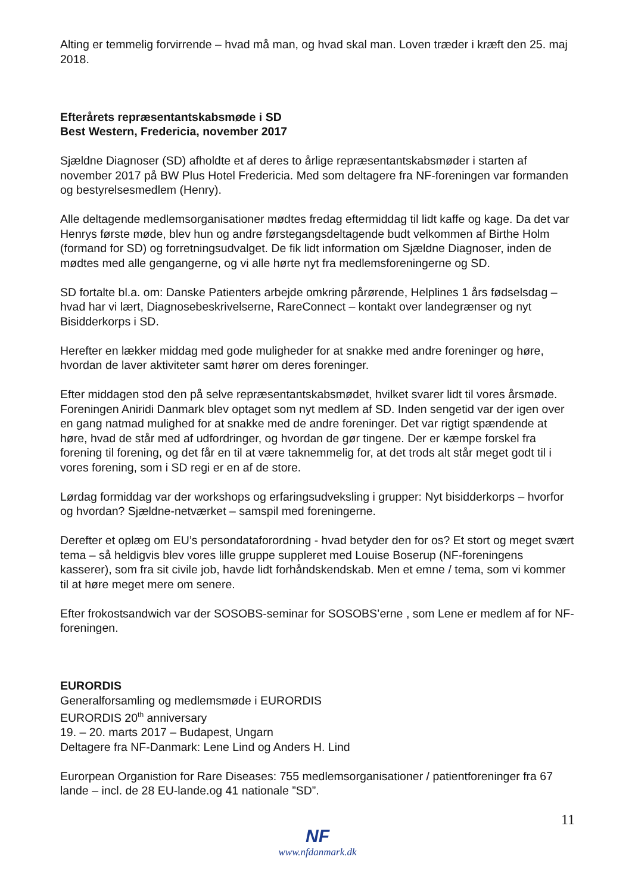Alting er temmelig forvirrende – hvad må man, og hvad skal man. Loven træder i kræft den 25. maj 2018.
Efterårets repræsentantskabsmøde i SD
Best Western, Fredericia, november 2017
Sjældne Diagnoser (SD) afholdte et af deres to årlige repræsentantskabsmøder i starten af november 2017 på BW Plus Hotel Fredericia. Med som deltagere fra NF-foreningen var formanden og bestyrelsesmedlem (Henry).
Alle deltagende medlemsorganisationer mødtes fredag eftermiddag til lidt kaffe og kage. Da det var Henrys første møde, blev hun og andre førstegangsdeltagende budt velkommen af Birthe Holm (formand for SD) og forretningsudvalget. De fik lidt information om Sjældne Diagnoser, inden de mødtes med alle gengangerne, og vi alle hørte nyt fra medlemsforeningerne og SD.
SD fortalte bl.a. om: Danske Patienters arbejde omkring pårørende, Helplines 1 års fødselsdag – hvad har vi lært, Diagnosebeskrivelserne, RareConnect – kontakt over landegrænser og nyt Bisidderkorps i SD.
Herefter en lækker middag med gode muligheder for at snakke med andre foreninger og høre, hvordan de laver aktiviteter samt hører om deres foreninger.
Efter middagen stod den på selve repræsentantskabsmødet, hvilket svarer lidt til vores årsmøde. Foreningen Aniridi Danmark blev optaget som nyt medlem af SD. Inden sengetid var der igen over en gang natmad mulighed for at snakke med de andre foreninger. Det var rigtigt spændende at høre, hvad de står med af udfordringer, og hvordan de gør tingene. Der er kæmpe forskel fra forening til forening, og det får en til at være taknemmelig for, at det trods alt står meget godt til i vores forening, som i SD regi er en af de store.
Lørdag formiddag var der workshops og erfaringsudveksling i grupper: Nyt bisidderkorps – hvorfor og hvordan? Sjældne-netværket – samspil med foreningerne.
Derefter et oplæg om EU’s persondataforordning - hvad betyder den for os? Et stort og meget svært tema – så heldigvis blev vores lille gruppe suppleret med Louise Boserup (NF-foreningens kasserer), som fra sit civile job, havde lidt forhåndskendskab. Men et emne / tema, som vi kommer til at høre meget mere om senere.
Efter frokostsandwich var der SOSOBS-seminar for SOSOBS’erne , som Lene er medlem af for NF-foreningen.
EURORDIS
Generalforsamling og medlemsmøde i EURORDIS
EURORDIS 20<sup>th</sup> anniversary
19. – 20. marts 2017 – Budapest, Ungarn
Deltagere fra NF-Danmark: Lene Lind og Anders H. Lind
Eurorpean Organistion for Rare Diseases: 755 medlemsorganisationer / patientforeninger fra 67 lande – incl. de 28 EU-lande.og 41 nationale ”SD”.
11
NF
www.nfdanmark.dk